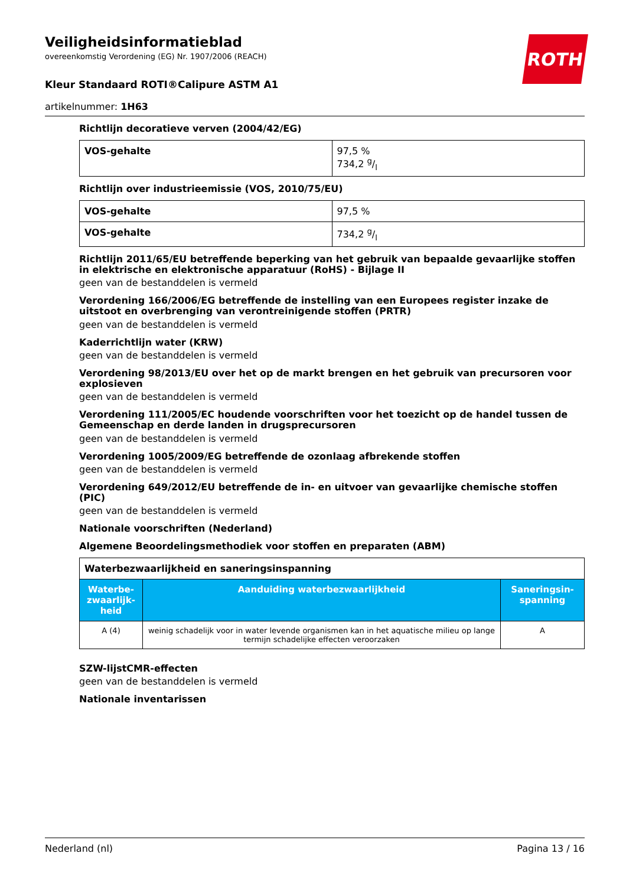ROTH
Veiligheidsinformatieblad
overeenkomstig Verordening (EG) Nr. 1907/2006 (REACH)
Kleur Standaard ROTI®Calipure ASTM A1
artikelnummer: 1H63
Richtlijn decoratieve verven (2004/42/EG)
| VOS-gehalte | 97,5 % 734,2 g/l |
Richtlijn over industrieemissie (VOS, 2010/75/EU)
| VOS-gehalte | 97,5 % |
| VOS-gehalte | 734,2 g/l |
Richtlijn 2011/65/EU betreffende beperking van het gebruik van bepaalde gevaarlijke stoffen in elektrische en elektronische apparatuur (RoHS) - Bijlage II
geen van de bestanddelen is vermeld
Verordening 166/2006/EG betreffende de instelling van een Europees register inzake de uitstoot en overbrenging van verontreinigende stoffen (PRTR)
geen van de bestanddelen is vermeld
Kaderrichtlijn water (KRW)
geen van de bestanddelen is vermeld
Verordening 98/2013/EU over het op de markt brengen en het gebruik van precursoren voor explosieven
geen van de bestanddelen is vermeld
Verordening 111/2005/EC houdende voorschriften voor het toezicht op de handel tussen de Gemeenschap en derde landen in drugsprecursoren
geen van de bestanddelen is vermeld
Verordening 1005/2009/EG betreffende de ozonlaag afbrekende stoffen
geen van de bestanddelen is vermeld
Verordening 649/2012/EU betreffende de in- en uitvoer van gevaarlijke chemische stoffen (PIC)
geen van de bestanddelen is vermeld
Nationale voorschriften (Nederland)
Algemene Beoordelingsmethodiek voor stoffen en preparaten (ABM)
| Waterbezwaarlijkheid en saneringsinspanning | | |
| Waterbe-zwaarlijk-heid | Aanduiding waterbezwaarlijkheid | Saneringsin-spanning |
| A (4) | weinig schadelijk voor in water levende organismen kan in het aquatische milieu op lange termijn schadelijke effecten veroorzaken | A |
SZW-lijstCMR-effecten
geen van de bestanddelen is vermeld
Nationale inventarissen
Nederland (nl) Pagina 13 / 16